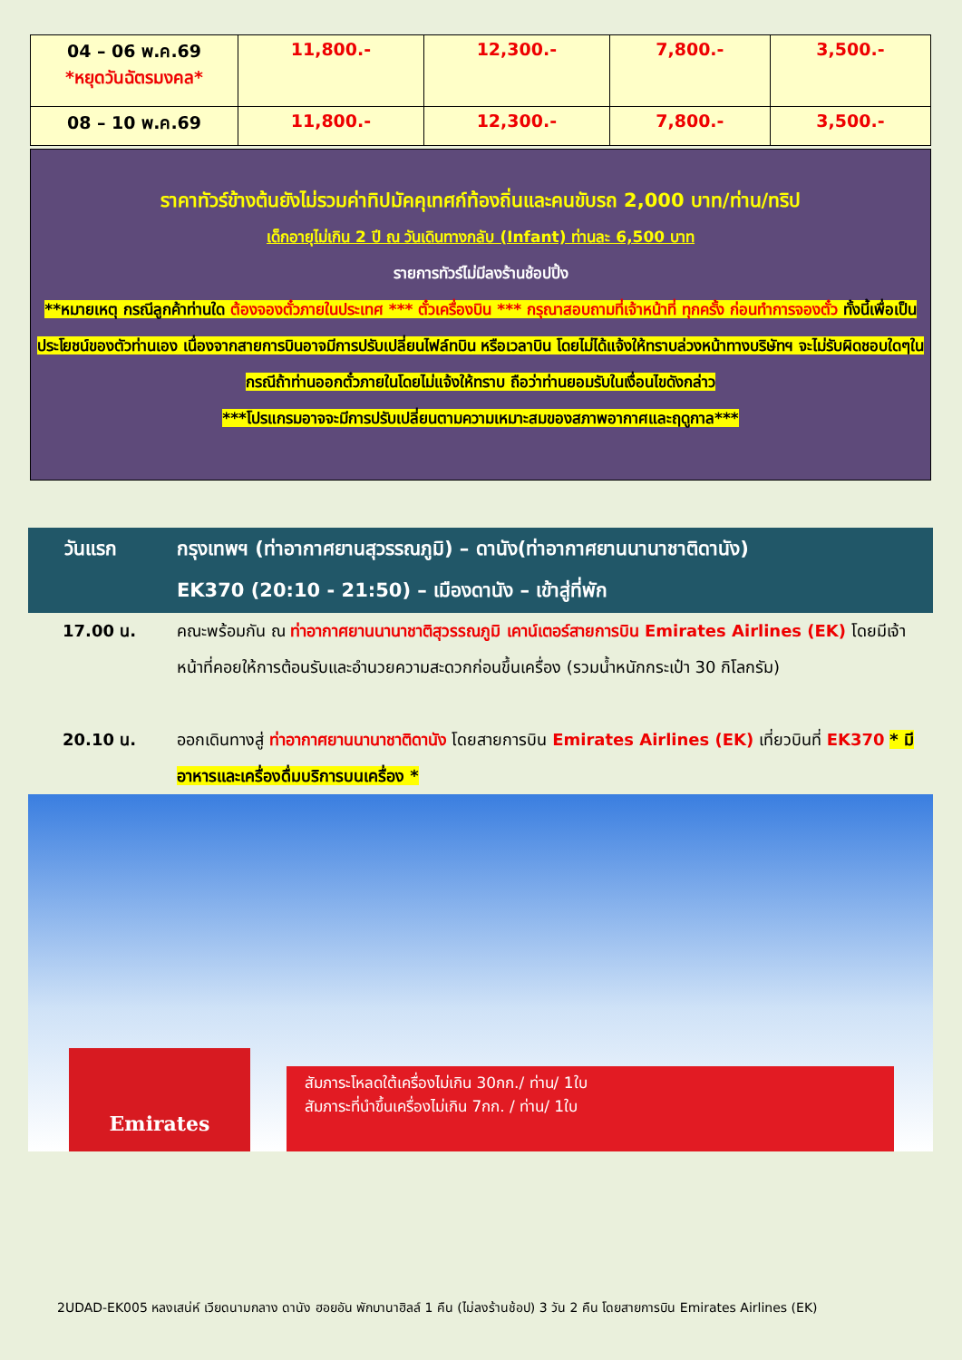| 04 – 06 พ.ค.69 *หยุดวันฉัตรมงคล* | 11,800.- | 12,300.- | 7,800.- | 3,500.- |
| 08 – 10 พ.ค.69 | 11,800.- | 12,300.- | 7,800.- | 3,500.- |
ราคาทัวร์ข้างต้นยังไม่รวมค่าทิปมัคคุเทศก์ท้องถิ่นและคนขับรถ 2,000 บาท/ท่าน/ทริป
เด็กอายุไม่เกิน 2 ปี ณ วันเดินทางกลับ (Infant) ท่านละ 6,500 บาท
รายการทัวร์ไม่มีลงร้านช้อปปิ้ง
**หมายเหตุ กรณีลูกค้าท่านใด ต้องจองตั๋วภายในประเทศ *** ตั๋วเครื่องบิน *** กรุณาสอบถามที่เจ้าหน้าที่ ทุกครั้ง ก่อนทำการจองตั๋ว ทั้งนี้เพื่อเป็นประโยชน์ของตัวท่านเอง เนื่องจากสายการบินอาจมีการปรับเปลี่ยนไฟล์ทบิน หรือเวลาบิน โดยไม่ได้แจ้งให้ทราบล่วงหน้าทางบริษัทฯ จะไม่รับผิดชอบใดๆในกรณีถ้าท่านออกตั๋วภายในโดยไม่แจ้งให้ทราบ ถือว่าท่านยอมรับในเงื่อนไขดังกล่าว
***โปรแกรมอาจจะมีการปรับเปลี่ยนตามความเหมาะสมของสภาพอากาศและฤดูกาล***
วันแรก กรุงเทพฯ (ท่าอากาศยานสุวรรณภูมิ) – ดานัง(ท่าอากาศยานนานาชาติดานัง)
EK370 (20:10 - 21:50) – เมืองดานัง – เข้าสู่ที่พัก
17.00 น.
คณะพร้อมกัน ณ ท่าอากาศยานนานาชาติสุวรรณภูมิ เคาน์เตอร์สายการบิน Emirates Airlines (EK) โดยมีเจ้าหน้าที่คอยให้การต้อนรับและอำนวยความสะดวกก่อนขึ้นเครื่อง (รวมน้ำหนักกระเป๋า 30 กิโลกรัม)
20.10 น.
ออกเดินทางสู่ ท่าอากาศยานนานาชาติดานัง โดยสายการบิน Emirates Airlines (EK) เที่ยวบินที่ EK370 * มีอาหารและเครื่องดื่มบริการบนเครื่อง *
Emirates
สัมภาระโหลดใต้เครื่องไม่เกิน 30กก./ ท่าน/ 1ใบ
สัมภาระที่นำขึ้นเครื่องไม่เกิน 7กก. / ท่าน/ 1ใบ
2UDAD-EK005 หลงเสน่ห์ เวียดนามกลาง ดานัง ฮอยอัน พักบานาฮิลล์ 1 คืน (ไม่ลงร้านช้อป) 3 วัน 2 คืน โดยสายการบิน Emirates Airlines (EK)